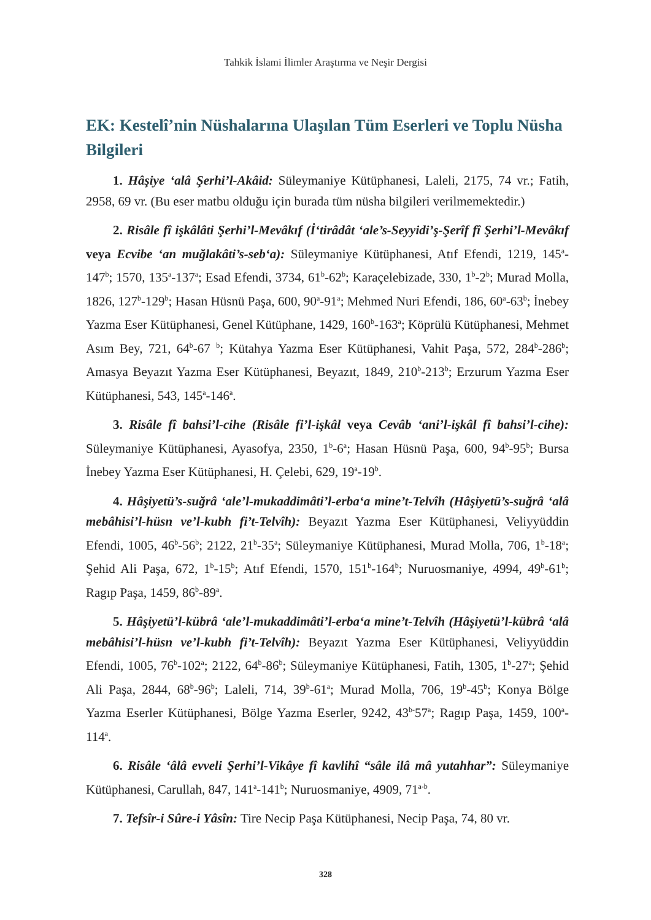Tahkik İslami İlimler Araştırma ve Neşir Dergisi
EK: Kestelî’nin Nüshalarına Ulaşılan Tüm Eserleri ve Toplu Nüsha Bilgileri
1. Hâşiye ‘alâ Şerhi’l-Akâid: Süleymaniye Kütüphanesi, Laleli, 2175, 74 vr.; Fatih, 2958, 69 vr. (Bu eser matbu olduğu için burada tüm nüsha bilgileri verilmemektedir.)
2. Risâle fî işkâlâti Şerhi’l-Mevâkıf (İ‘tirâdât ‘ale’s-Seyyidi’ş-Şerîf fî Şerhi’l-Mevâkıf veya Ecvibe ‘an muğlakâti’s-seb‘a): Süleymaniye Kütüphanesi, Atıf Efendi, 1219, 145<sup>a</sup>-147<sup>b</sup>; 1570, 135<sup>a</sup>-137<sup>a</sup>; Esad Efendi, 3734, 61<sup>b</sup>-62<sup>b</sup>; Karaçelebizade, 330, 1<sup>b</sup>-2<sup>b</sup>; Murad Molla, 1826, 127<sup>b</sup>-129<sup>b</sup>; Hasan Hüsnü Paşa, 600, 90<sup>a</sup>-91<sup>a</sup>; Mehmed Nuri Efendi, 186, 60<sup>a</sup>-63<sup>b</sup>; İnebey Yazma Eser Kütüphanesi, Genel Kütüphane, 1429, 160<sup>b</sup>-163<sup>a</sup>; Köprülü Kütüphanesi, Mehmet Asım Bey, 721, 64<sup>b</sup>-67 <sup>b</sup>; Kütahya Yazma Eser Kütüphanesi, Vahit Paşa, 572, 284<sup>b</sup>-286<sup>b</sup>; Amasya Beyazıt Yazma Eser Kütüphanesi, Beyazıt, 1849, 210<sup>b</sup>-213<sup>b</sup>; Erzurum Yazma Eser Kütüphanesi, 543, 145<sup>a</sup>-146<sup>a</sup>.
3. Risâle fî bahsi’l-cihe (Risâle fi’l-işkâl veya Cevâb ‘ani’l-işkâl fî bahsi’l-cihe): Süleymaniye Kütüphanesi, Ayasofya, 2350, 1<sup>b</sup>-6<sup>a</sup>; Hasan Hüsnü Paşa, 600, 94<sup>b</sup>-95<sup>b</sup>; Bursa İnebey Yazma Eser Kütüphanesi, H. Çelebi, 629, 19<sup>a</sup>-19<sup>b</sup>.
4. Hâşiyetü’s-suğrâ ‘ale’l-mukaddimâti’l-erba‘a mine’t-Telvîh (Hâşiyetü’s-suğrâ ‘alâ mebâhisi’l-hüsn ve’l-kubh fi’t-Telvîh): Beyazıt Yazma Eser Kütüphanesi, Veliyyüddin Efendi, 1005, 46<sup>b</sup>-56<sup>b</sup>; 2122, 21<sup>b</sup>-35<sup>a</sup>; Süleymaniye Kütüphanesi, Murad Molla, 706, 1<sup>b</sup>-18<sup>a</sup>; Şehid Ali Paşa, 672, 1<sup>b</sup>-15<sup>b</sup>; Atıf Efendi, 1570, 151<sup>b</sup>-164<sup>b</sup>; Nuruosmaniye, 4994, 49<sup>b</sup>-61<sup>b</sup>; Ragıp Paşa, 1459, 86<sup>b</sup>-89<sup>a</sup>.
5. Hâşiyetü’l-kübrâ ‘ale’l-mukaddimâti’l-erba‘a mine’t-Telvîh (Hâşiyetü’l-kübrâ ‘alâ mebâhisi’l-hüsn ve’l-kubh fi’t-Telvîh): Beyazıt Yazma Eser Kütüphanesi, Veliyyüddin Efendi, 1005, 76<sup>b</sup>-102<sup>a</sup>; 2122, 64<sup>b</sup>-86<sup>b</sup>; Süleymaniye Kütüphanesi, Fatih, 1305, 1<sup>b</sup>-27<sup>a</sup>; Şehid Ali Paşa, 2844, 68<sup>b</sup>-96<sup>b</sup>; Laleli, 714, 39<sup>b</sup>-61<sup>a</sup>; Murad Molla, 706, 19<sup>b</sup>-45<sup>b</sup>; Konya Bölge Yazma Eserler Kütüphanesi, Bölge Yazma Eserler, 9242, 43<sup>b-</sup>57<sup>a</sup>; Ragıp Paşa, 1459, 100<sup>a</sup>-114<sup>a</sup>.
6. Risâle ‘âlâ evveli Şerhi’l-Vikâye fî kavlihî “sâle ilâ mâ yutahhar”: Süleymaniye Kütüphanesi, Carullah, 847, 141<sup>a</sup>-141<sup>b</sup>; Nuruosmaniye, 4909, 71<sup>a-b</sup>.
7. Tefsîr-i Sûre-i Yâsîn: Tire Necip Paşa Kütüphanesi, Necip Paşa, 74, 80 vr.
328